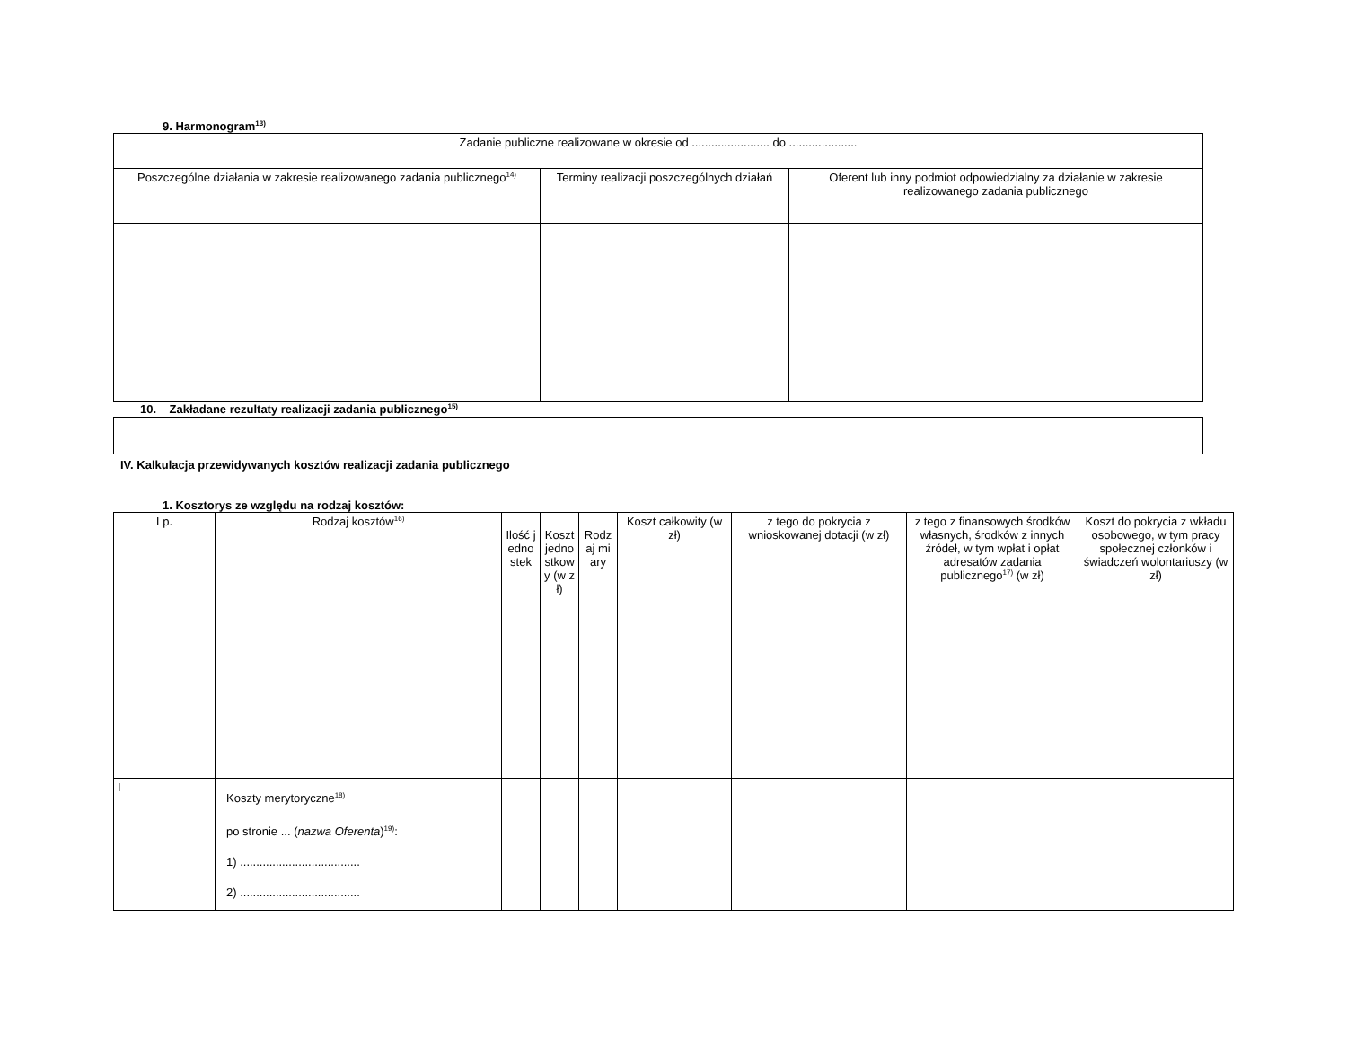9. Harmonogram<sup>13)</sup>
| Zadanie publiczne realizowane w okresie od ........................ do ..................... | | |
| Poszczególne działania w zakresie realizowanego zadania publicznego<sup>14)</sup> | Terminy realizacji poszczególnych działań | Oferent lub inny podmiot odpowiedzialny za działanie w zakresie realizowanego zadania publicznego |
10. Zakładane rezultaty realizacji zadania publicznego<sup>15)</sup>
IV. Kalkulacja przewidywanych kosztów realizacji zadania publicznego
1. Kosztorys ze względu na rodzaj kosztów:
| Lp. | Rodzaj kosztów<sup>16)</sup> | Ilość jednostek | Koszt jednostkowy (w zł) | Rodzaj miary | Koszt całkowity (w zł) | z tego do pokrycia z wnioskowanej dotacji (w zł) | z tego z finansowych środków własnych, środków z innych źródeł, w tym wpłat i opłat adresatów zadania publicznego<sup>17)</sup> (w zł) | Koszt do pokrycia z wkładu osobowego, w tym pracy społecznej członków i świadczeń wolontariuszy (w zł) |
| --- | --- | --- | --- | --- | --- | --- | --- | --- |
| I | Koszty merytoryczne<sup>18)</sup> po stronie ... ( nazwa Oferenta )<sup>19)</sup>: 1) ..................................... 2) ..................................... | | | | | | | |